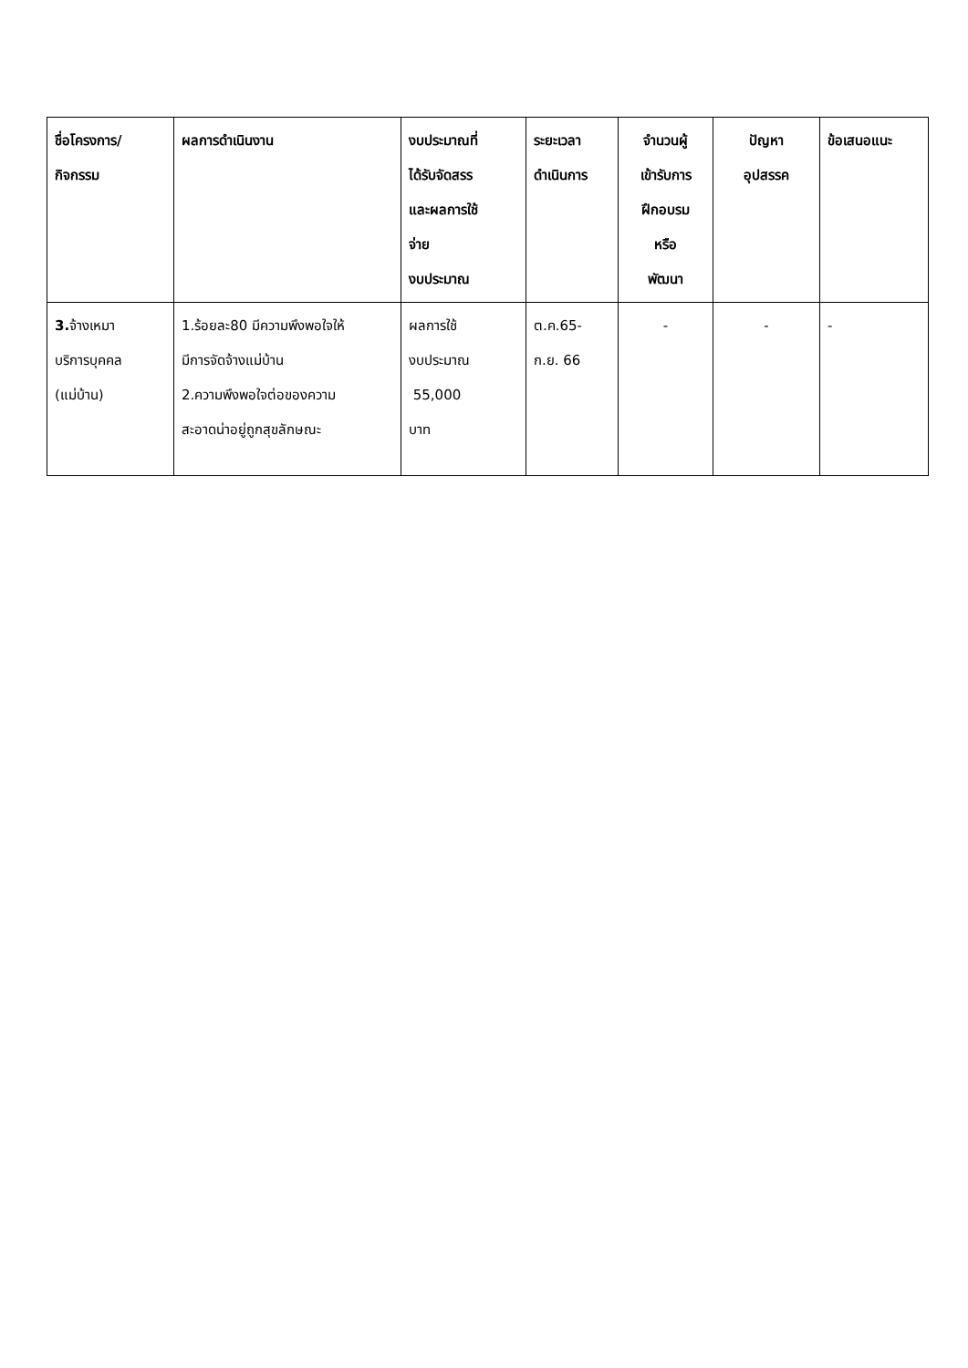| ชื่อโครงการ/ กิจกรรม | ผลการดำเนินงาน | งบประมาณที่ ได้รับจัดสรร และผลการใช้ จ่าย งบประมาณ | ระยะเวลา ดำเนินการ | จำนวนผู้ เข้ารับการ ฝึกอบรม หรือ พัฒนา | ปัญหา อุปสรรค | ข้อเสนอแนะ |
| --- | --- | --- | --- | --- | --- | --- |
| 3. จ้างเหมา บริการบุคคล (แม่บ้าน) | 1.ร้อยละ80 มีความพึงพอใจให้ มีการจัดจ้างแม่บ้าน 2.ความพึงพอใจต่อของความ สะอาดน่าอยู่ถูกสุขลักษณะ | ผลการใช้ งบประมาณ 55,000 บาท | ต.ค.65- ก.ย. 66 | - | - | - |